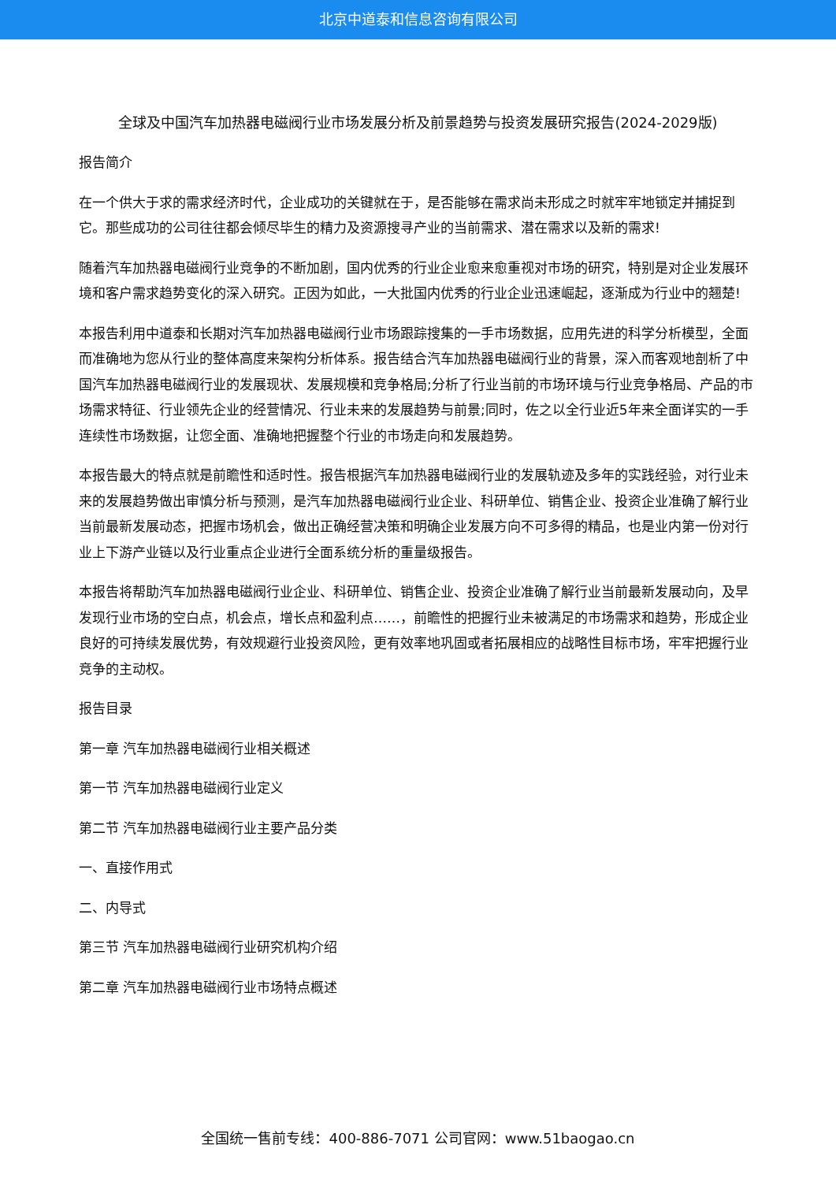北京中道泰和信息咨询有限公司
全球及中国汽车加热器电磁阀行业市场发展分析及前景趋势与投资发展研究报告(2024-2029版)
报告简介
在一个供大于求的需求经济时代，企业成功的关键就在于，是否能够在需求尚未形成之时就牢牢地锁定并捕捉到它。那些成功的公司往往都会倾尽毕生的精力及资源搜寻产业的当前需求、潜在需求以及新的需求!
随着汽车加热器电磁阀行业竞争的不断加剧，国内优秀的行业企业愈来愈重视对市场的研究，特别是对企业发展环境和客户需求趋势变化的深入研究。正因为如此，一大批国内优秀的行业企业迅速崛起，逐渐成为行业中的翘楚!
本报告利用中道泰和长期对汽车加热器电磁阀行业市场跟踪搜集的一手市场数据，应用先进的科学分析模型，全面而准确地为您从行业的整体高度来架构分析体系。报告结合汽车加热器电磁阀行业的背景，深入而客观地剖析了中国汽车加热器电磁阀行业的发展现状、发展规模和竞争格局;分析了行业当前的市场环境与行业竞争格局、产品的市场需求特征、行业领先企业的经营情况、行业未来的发展趋势与前景;同时，佐之以全行业近5年来全面详实的一手连续性市场数据，让您全面、准确地把握整个行业的市场走向和发展趋势。
本报告最大的特点就是前瞻性和适时性。报告根据汽车加热器电磁阀行业的发展轨迹及多年的实践经验，对行业未来的发展趋势做出审慎分析与预测，是汽车加热器电磁阀行业企业、科研单位、销售企业、投资企业准确了解行业当前最新发展动态，把握市场机会，做出正确经营决策和明确企业发展方向不可多得的精品，也是业内第一份对行业上下游产业链以及行业重点企业进行全面系统分析的重量级报告。
本报告将帮助汽车加热器电磁阀行业企业、科研单位、销售企业、投资企业准确了解行业当前最新发展动向，及早发现行业市场的空白点，机会点，增长点和盈利点……，前瞻性的把握行业未被满足的市场需求和趋势，形成企业良好的可持续发展优势，有效规避行业投资风险，更有效率地巩固或者拓展相应的战略性目标市场，牢牢把握行业竞争的主动权。
报告目录
第一章 汽车加热器电磁阀行业相关概述
第一节 汽车加热器电磁阀行业定义
第二节 汽车加热器电磁阀行业主要产品分类
一、直接作用式
二、内导式
第三节 汽车加热器电磁阀行业研究机构介绍
第二章 汽车加热器电磁阀行业市场特点概述
全国统一售前专线：400-886-7071 公司官网：www.51baogao.cn